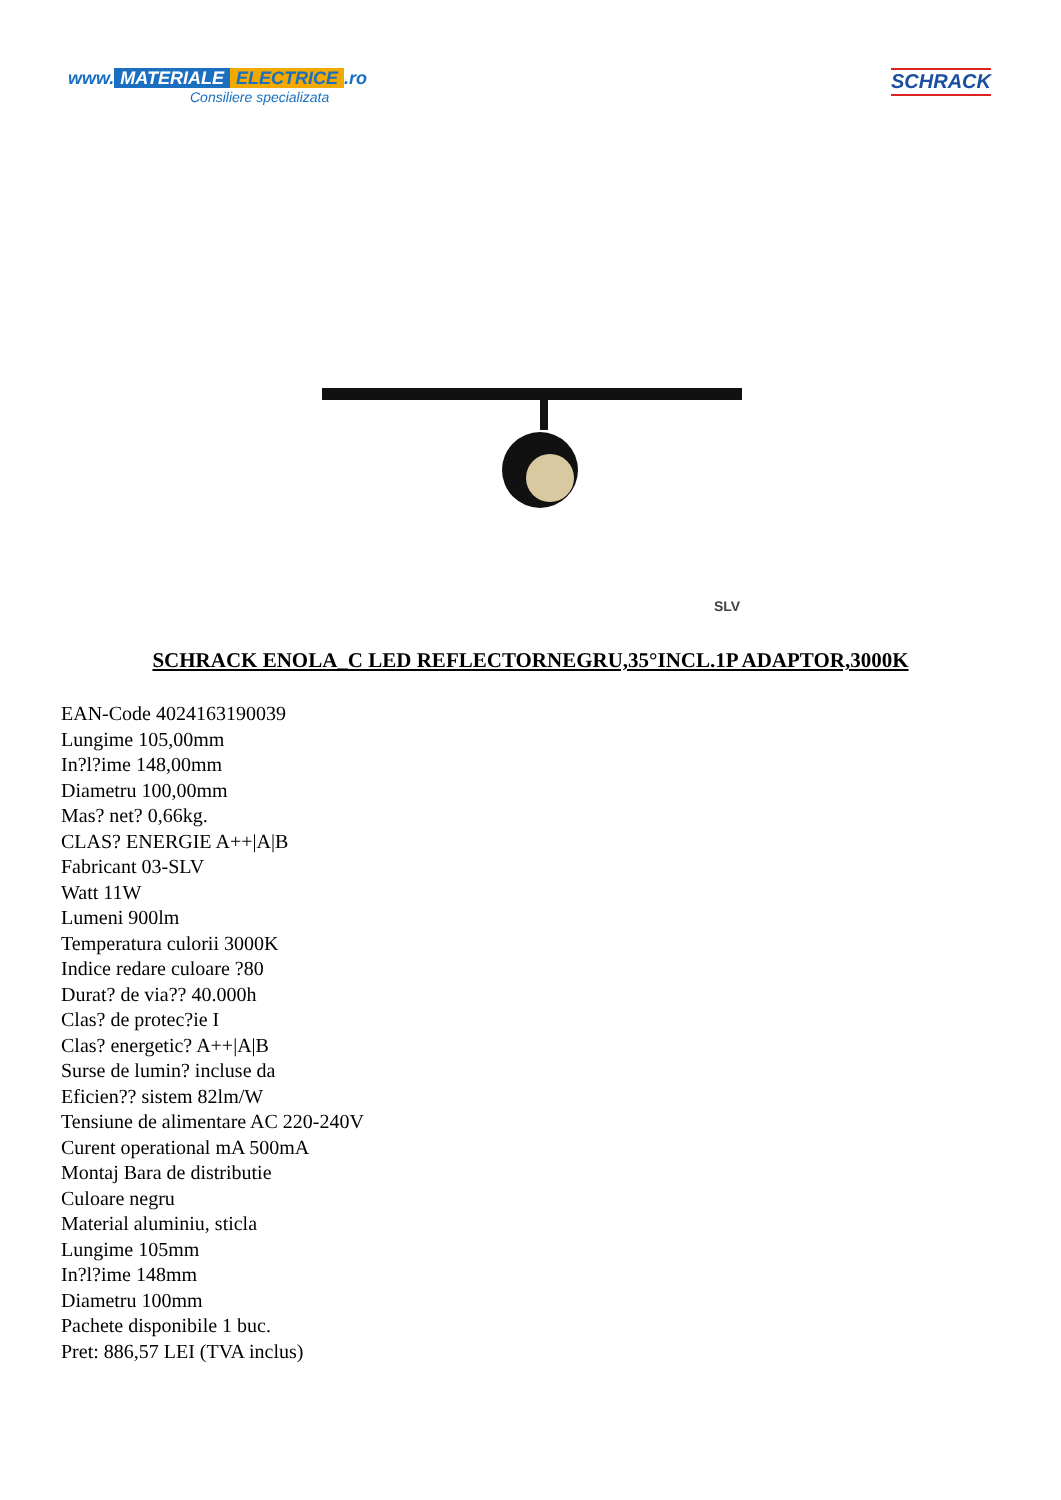www. MATERIALE ELECTRICE.ro
Consiliere specializata
SCHRACK
SLV
SCHRACK ENOLA_C LED REFLECTORNEGRU,35°INCL.1P ADAPTOR,3000K
EAN-Code 4024163190039
Lungime 105,00mm
In?l?ime 148,00mm
Diametru 100,00mm
Mas? net? 0,66kg.
CLAS? ENERGIE A++|A|B
Fabricant 03-SLV
Watt 11W
Lumeni 900lm
Temperatura culorii 3000K
Indice redare culoare ?80
Durat? de via?? 40.000h
Clas? de protec?ie I
Clas? energetic? A++|A|B
Surse de lumin? incluse da
Eficien?? sistem 82lm/W
Tensiune de alimentare AC 220-240V
Curent operational mA 500mA
Montaj Bara de distributie
Culoare negru
Material aluminiu, sticla
Lungime 105mm
In?l?ime 148mm
Diametru 100mm
Pachete disponibile 1 buc.
Pret: 886,57 LEI (TVA inclus)